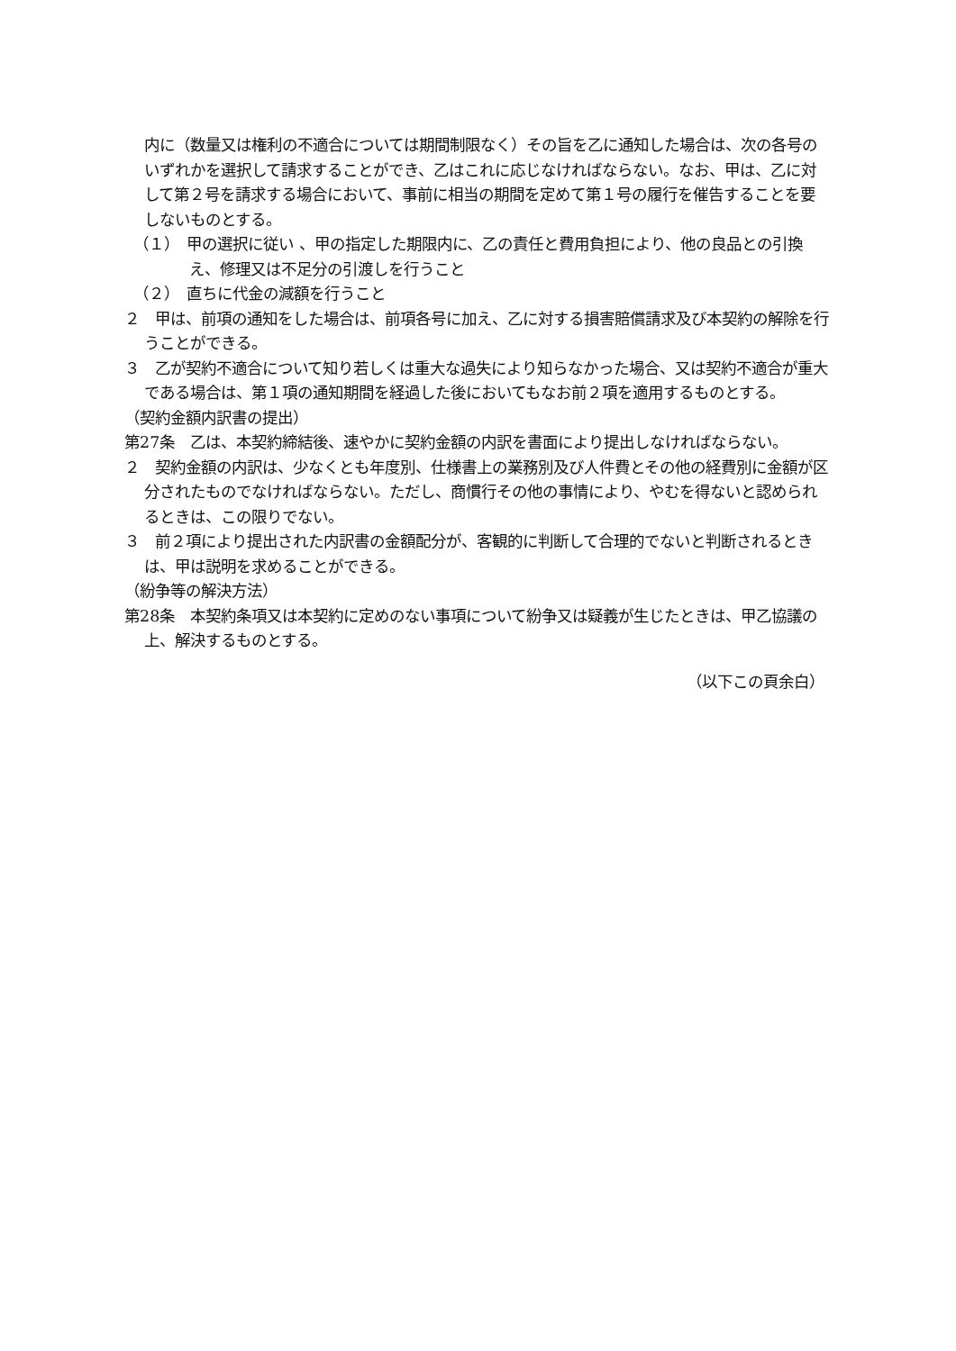内に（数量又は権利の不適合については期間制限なく）その旨を乙に通知した場合は、次の各号のいずれかを選択して請求することができ、乙はこれに応じなければならない。なお、甲は、乙に対して第２号を請求する場合において、事前に相当の期間を定めて第１号の履行を催告することを要しないものとする。
（１）　甲の選択に従い 、甲の指定した期限内に、乙の責任と費用負担により、他の良品との引換え、修理又は不足分の引渡しを行うこと
（２）　直ちに代金の減額を行うこと
２　甲は、前項の通知をした場合は、前項各号に加え、乙に対する損害賠償請求及び本契約の解除を行うことができる。
３　乙が契約不適合について知り若しくは重大な過失により知らなかった場合、又は契約不適合が重大である場合は、第１項の通知期間を経過した後においてもなお前２項を適用するものとする。
（契約金額内訳書の提出）
第27条　乙は、本契約締結後、速やかに契約金額の内訳を書面により提出しなければならない。
２　契約金額の内訳は、少なくとも年度別、仕様書上の業務別及び人件費とその他の経費別に金額が区分されたものでなければならない。ただし、商慣行その他の事情により、やむを得ないと認められるときは、この限りでない。
３　前２項により提出された内訳書の金額配分が、客観的に判断して合理的でないと判断されるときは、甲は説明を求めることができる。
（紛争等の解決方法）
第28条　本契約条項又は本契約に定めのない事項について紛争又は疑義が生じたときは、甲乙協議の上、解決するものとする。
（以下この頁余白）